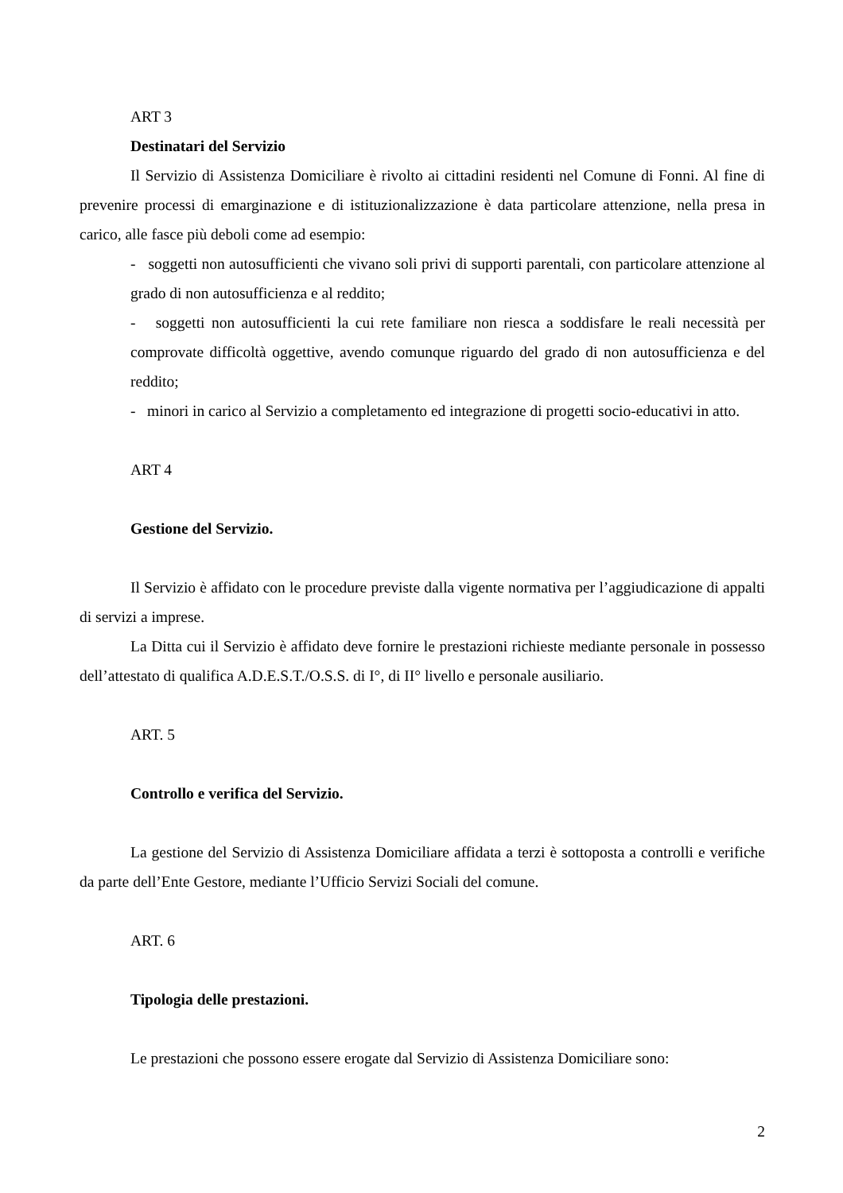ART 3
Destinatari del Servizio
Il Servizio di Assistenza Domiciliare è rivolto ai cittadini residenti nel Comune di Fonni. Al fine di prevenire processi di emarginazione e di istituzionalizzazione è data particolare attenzione, nella presa in carico, alle fasce più deboli come ad esempio:
- soggetti non autosufficienti che vivano soli privi di supporti parentali, con particolare attenzione al grado di non autosufficienza e al reddito;
- soggetti non autosufficienti la cui rete familiare non riesca a soddisfare le reali necessità per comprovate difficoltà oggettive, avendo comunque riguardo del grado di non autosufficienza e del reddito;
- minori in carico al Servizio a completamento ed integrazione di progetti socio-educativi in atto.
ART 4
Gestione del Servizio.
Il Servizio è affidato con le procedure previste dalla vigente normativa per l’aggiudicazione di appalti di servizi a imprese.
La Ditta cui il Servizio è affidato deve fornire le prestazioni richieste mediante personale in possesso dell’attestato di qualifica A.D.E.S.T./O.S.S. di I°, di II° livello e personale ausiliario.
ART. 5
Controllo e verifica del Servizio.
La gestione del Servizio di Assistenza Domiciliare affidata a terzi è sottoposta a controlli e verifiche da parte dell’Ente Gestore, mediante l’Ufficio Servizi Sociali del comune.
ART. 6
Tipologia delle prestazioni.
Le prestazioni che possono essere erogate dal Servizio di Assistenza Domiciliare sono:
2